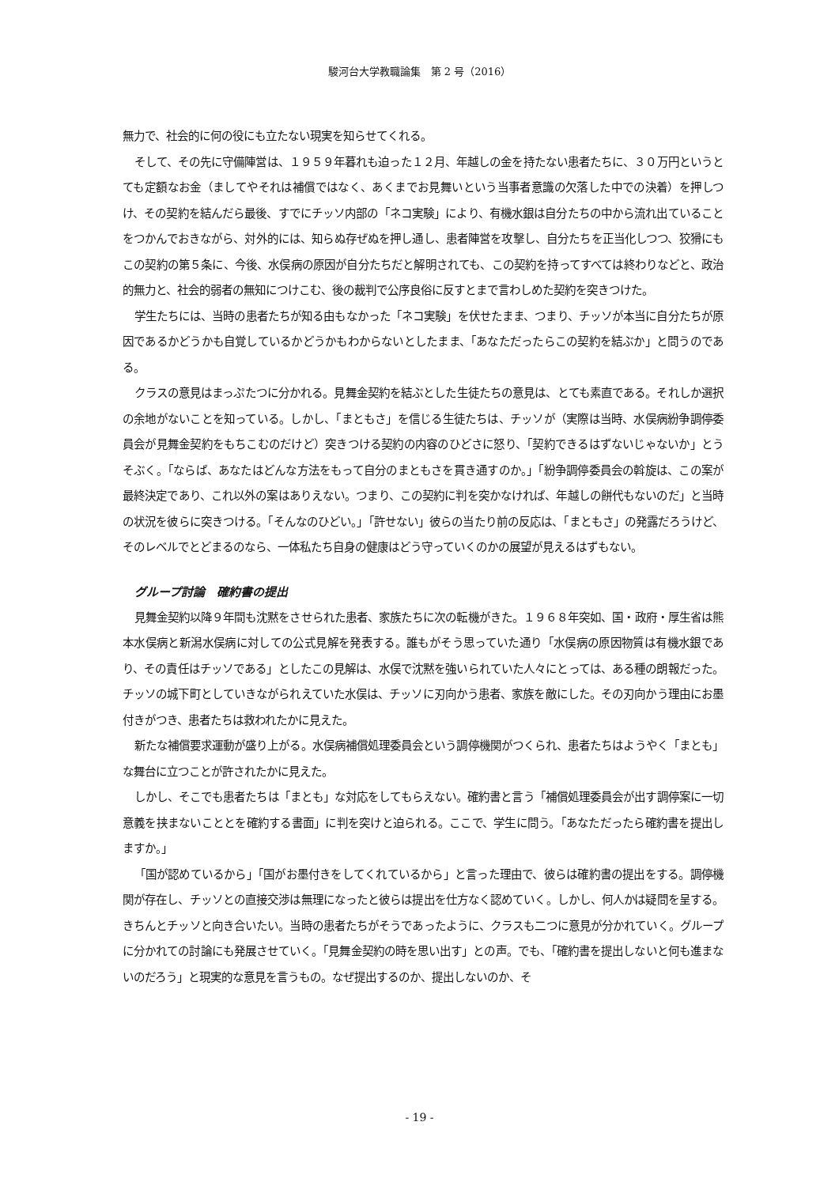駿河台大学教職論集　第 2 号（2016）
無力で、社会的に何の役にも立たない現実を知らせてくれる。
そして、その先に守備陣営は、１９５９年暮れも迫った１２月、年越しの金を持たない患者たちに、３０万円というとても定額なお金（ましてやそれは補償ではなく、あくまでお見舞いという当事者意識の欠落した中での決着）を押しつけ、その契約を結んだら最後、すでにチッソ内部の「ネコ実験」により、有機水銀は自分たちの中から流れ出ていることをつかんでおきながら、対外的には、知らぬ存ぜぬを押し通し、患者陣営を攻撃し、自分たちを正当化しつつ、狡猾にもこの契約の第５条に、今後、水俣病の原因が自分たちだと解明されても、この契約を持ってすべては終わりなどと、政治的無力と、社会的弱者の無知につけこむ、後の裁判で公序良俗に反すとまで言わしめた契約を突きつけた。
学生たちには、当時の患者たちが知る由もなかった「ネコ実験」を伏せたまま、つまり、チッソが本当に自分たちが原因であるかどうかも自覚しているかどうかもわからないとしたまま、「あなただったらこの契約を結ぶか」と問うのである。
クラスの意見はまっぷたつに分かれる。見舞金契約を結ぶとした生徒たちの意見は、とても素直である。それしか選択の余地がないことを知っている。しかし、「まともさ」を信じる生徒たちは、チッソが（実際は当時、水俣病紛争調停委員会が見舞金契約をもちこむのだけど）突きつける契約の内容のひどさに怒り、「契約できるはずないじゃないか」とうそぶく。「ならば、あなたはどんな方法をもって自分のまともさを貫き通すのか。」「紛争調停委員会の斡旋は、この案が最終決定であり、これ以外の案はありえない。つまり、この契約に判を突かなければ、年越しの餅代もないのだ」と当時の状況を彼らに突きつける。「そんなのひどい。」「許せない」彼らの当たり前の反応は、「まともさ」の発露だろうけど、そのレベルでとどまるのなら、一体私たち自身の健康はどう守っていくのかの展望が見えるはずもない。
グループ討論　確約書の提出
見舞金契約以降９年間も沈黙をさせられた患者、家族たちに次の転機がきた。１９６８年突如、国・政府・厚生省は熊本水俣病と新潟水俣病に対しての公式見解を発表する。誰もがそう思っていた通り「水俣病の原因物質は有機水銀であり、その責任はチッソである」としたこの見解は、水俣で沈黙を強いられていた人々にとっては、ある種の朗報だった。チッソの城下町としていきながられえていた水俣は、チッソに刃向かう患者、家族を敵にした。その刃向かう理由にお墨付きがつき、患者たちは救われたかに見えた。
新たな補償要求運動が盛り上がる。水俣病補償処理委員会という調停機関がつくられ、患者たちはようやく「まとも」な舞台に立つことが許されたかに見えた。
しかし、そこでも患者たちは「まとも」な対応をしてもらえない。確約書と言う「補償処理委員会が出す調停案に一切意義を挟まないこととを確約する書面」に判を突けと迫られる。ここで、学生に問う。「あなただったら確約書を提出しますか。」
「国が認めているから」「国がお墨付きをしてくれているから」と言った理由で、彼らは確約書の提出をする。調停機関が存在し、チッソとの直接交渉は無理になったと彼らは提出を仕方なく認めていく。しかし、何人かは疑問を呈する。きちんとチッソと向き合いたい。当時の患者たちがそうであったように、クラスも二つに意見が分かれていく。グループに分かれての討論にも発展させていく。「見舞金契約の時を思い出す」との声。でも、「確約書を提出しないと何も進まないのだろう」と現実的な意見を言うもの。なぜ提出するのか、提出しないのか、そ
- 19 -